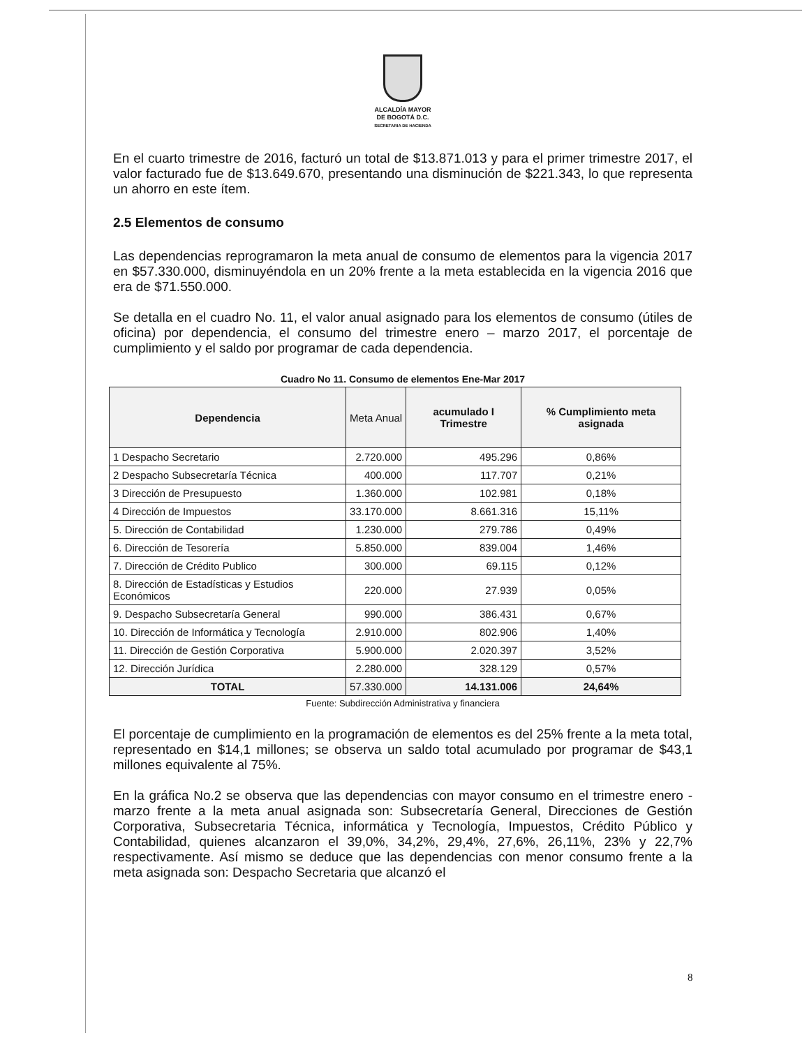ALCALDÍA MAYOR
DE BOGOTÁ D.C.
SECRETARIA DE HACIENDA
En el cuarto trimestre de 2016, facturó un total de $13.871.013 y para el primer trimestre 2017, el valor facturado fue de $13.649.670, presentando una disminución de $221.343, lo que representa un ahorro en este ítem.
2.5 Elementos de consumo
Las dependencias reprogramaron la meta anual de consumo de elementos para la vigencia 2017 en $57.330.000, disminuyéndola en un 20% frente a la meta establecida en la vigencia 2016 que era de $71.550.000.
Se detalla en el cuadro No. 11, el valor anual asignado para los elementos de consumo (útiles de oficina) por dependencia, el consumo del trimestre enero – marzo 2017, el porcentaje de cumplimiento y el saldo por programar de cada dependencia.
Cuadro No 11. Consumo de elementos Ene-Mar 2017
| Dependencia | Meta Anual | acumulado I Trimestre | % Cumplimiento meta asignada |
| --- | --- | --- | --- |
| 1 Despacho Secretario | 2.720.000 | 495.296 | 0,86% |
| 2 Despacho Subsecretaría Técnica | 400.000 | 117.707 | 0,21% |
| 3 Dirección de Presupuesto | 1.360.000 | 102.981 | 0,18% |
| 4 Dirección de Impuestos | 33.170.000 | 8.661.316 | 15,11% |
| 5. Dirección de Contabilidad | 1.230.000 | 279.786 | 0,49% |
| 6. Dirección de Tesorería | 5.850.000 | 839.004 | 1,46% |
| 7. Dirección de Crédito Publico | 300.000 | 69.115 | 0,12% |
| 8. Dirección de Estadísticas y Estudios Económicos | 220.000 | 27.939 | 0,05% |
| 9. Despacho Subsecretaría General | 990.000 | 386.431 | 0,67% |
| 10. Dirección de Informática y Tecnología | 2.910.000 | 802.906 | 1,40% |
| 11. Dirección de Gestión Corporativa | 5.900.000 | 2.020.397 | 3,52% |
| 12. Dirección Jurídica | 2.280.000 | 328.129 | 0,57% |
| TOTAL | 57.330.000 | 14.131.006 | 24,64% |
Fuente: Subdirección Administrativa y financiera
El porcentaje de cumplimiento en la programación de elementos es del 25% frente a la meta total, representado en $14,1 millones; se observa un saldo total acumulado por programar de $43,1 millones equivalente al 75%.
En la gráfica No.2 se observa que las dependencias con mayor consumo en el trimestre enero - marzo frente a la meta anual asignada son: Subsecretaría General, Direcciones de Gestión Corporativa, Subsecretaria Técnica, informática y Tecnología, Impuestos, Crédito Público y Contabilidad, quienes alcanzaron el 39,0%, 34,2%, 29,4%, 27,6%, 26,11%, 23% y 22,7% respectivamente. Así mismo se deduce que las dependencias con menor consumo frente a la meta asignada son: Despacho Secretaria que alcanzó el
8